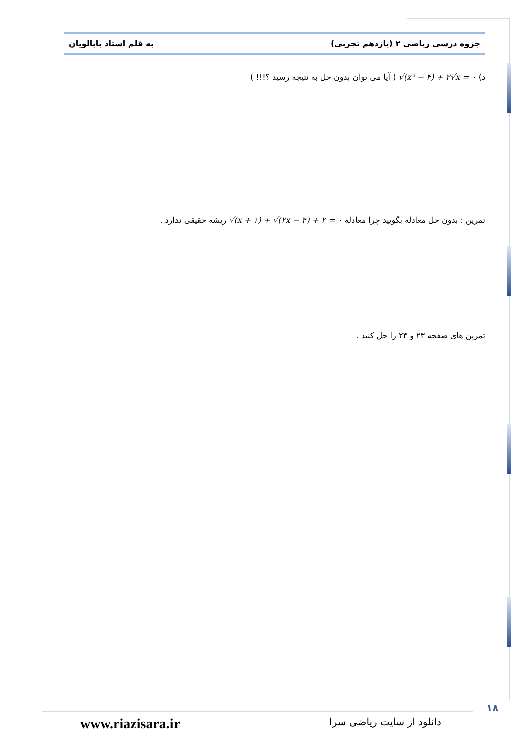جزوه درسی ریاضی ۲ (یازدهم تجربی) به قلم استاد بابالویان
د) √(x² − ۴) + ۲√x = ۰ ( آیا می توان بدون حل به نتیجه رسید ؟!!! )
تمرین : بدون حل معادله بگویید چرا معادله √(x + ۱) + √(۲x − ۴) + ۲ = ۰ ریشه حقیقی ندارد .
تمرین های صفحه ۲۳ و ۲۴ را حل کنید .
۱۸
دانلود از سایت ریاضی سرا www.riazisara.ir